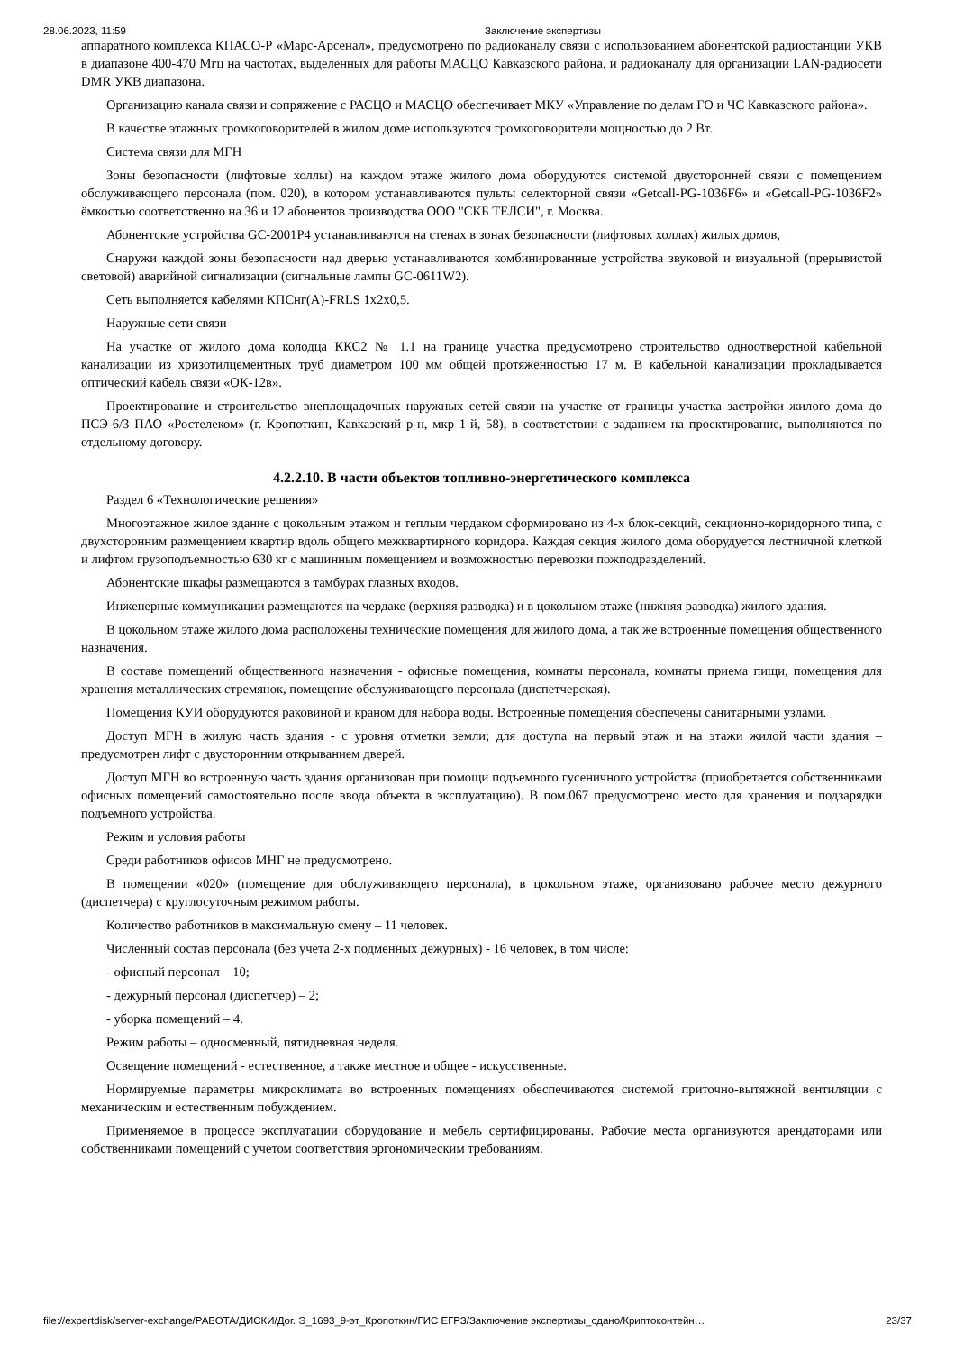28.06.2023, 11:59 Заключение экспертизы
аппаратного комплекса КПАСО-Р «Марс-Арсенал», предусмотрено по радиоканалу связи с использованием абонентской радиостанции УКВ в диапазоне 400-470 Мгц на частотах, выделенных для работы МАСЦО Кавказского района, и радиоканалу для организации LAN-радиосети DMR УКВ диапазона.
Организацию канала связи и сопряжение с РАСЦО и МАСЦО обеспечивает МКУ «Управление по делам ГО и ЧС Кавказского района».
В качестве этажных громкоговорителей в жилом доме используются громкоговорители мощностью до 2 Вт.
Система связи для МГН
Зоны безопасности (лифтовые холлы) на каждом этаже жилого дома оборудуются системой двусторонней связи с помещением обслуживающего персонала (пом. 020), в котором устанавливаются пульты селекторной связи «Getcall-PG-1036F6» и «Getcall-PG-1036F2» ёмкостью соответственно на 36 и 12 абонентов производства ООО "СКБ ТЕЛСИ", г. Москва.
Абонентские устройства GC-2001P4 устанавливаются на стенах в зонах безопасности (лифтовых холлах) жилых домов,
Снаружи каждой зоны безопасности над дверью устанавливаются комбинированные устройства звуковой и визуальной (прерывистой световой) аварийной сигнализации (сигнальные лампы GC-0611W2).
Сеть выполняется кабелями КПСнг(А)-FRLS 1х2х0,5.
Наружные сети связи
На участке от жилого дома колодца ККС2 № 1.1 на границе участка предусмотрено строительство одноотверстной кабельной канализации из хризотилцементных труб диаметром 100 мм общей протяжённостью 17 м. В кабельной канализации прокладывается оптический кабель связи «ОК-12в».
Проектирование и строительство внеплощадочных наружных сетей связи на участке от границы участка застройки жилого дома до ПСЭ-6/3 ПАО «Ростелеком» (г. Кропоткин, Кавказский р-н, мкр 1-й, 58), в соответствии с заданием на проектирование, выполняются по отдельному договору.
4.2.2.10. В части объектов топливно-энергетического комплекса
Раздел 6 «Технологические решения»
Многоэтажное жилое здание с цокольным этажом и теплым чердаком сформировано из 4-х блок-секций, секционно-коридорного типа, с двухсторонним размещением квартир вдоль общего межквартирного коридора. Каждая секция жилого дома оборудуется лестничной клеткой и лифтом грузоподъемностью 630 кг с машинным помещением и возможностью перевозки пожподразделений.
Абонентские шкафы размещаются в тамбурах главных входов.
Инженерные коммуникации размещаются на чердаке (верхняя разводка) и в цокольном этаже (нижняя разводка) жилого здания.
В цокольном этаже жилого дома расположены технические помещения для жилого дома, а так же встроенные помещения общественного назначения.
В составе помещений общественного назначения - офисные помещения, комнаты персонала, комнаты приема пищи, помещения для хранения металлических стремянок, помещение обслуживающего персонала (диспетчерская).
Помещения КУИ оборудуются раковиной и краном для набора воды. Встроенные помещения обеспечены санитарными узлами.
Доступ МГН в жилую часть здания - с уровня отметки земли; для доступа на первый этаж и на этажи жилой части здания – предусмотрен лифт с двусторонним открыванием дверей.
Доступ МГН во встроенную часть здания организован при помощи подъемного гусеничного устройства (приобретается собственниками офисных помещений самостоятельно после ввода объекта в эксплуатацию). В пом.067 предусмотрено место для хранения и подзарядки подъемного устройства.
Режим и условия работы
Среди работников офисов МНГ не предусмотрено.
В помещении «020» (помещение для обслуживающего персонала), в цокольном этаже, организовано рабочее место дежурного (диспетчера) с круглосуточным режимом работы.
Количество работников в максимальную смену – 11 человек.
Численный состав персонала (без учета 2-х подменных дежурных) - 16 человек, в том числе:
- офисный персонал – 10;
- дежурный персонал (диспетчер) – 2;
- уборка помещений – 4.
Режим работы – односменный, пятидневная неделя.
Освещение помещений - естественное, а также местное и общее - искусственные.
Нормируемые параметры микроклимата во встроенных помещениях обеспечиваются системой приточно-вытяжной вентиляции с механическим и естественным побуждением.
Применяемое в процессе эксплуатации оборудование и мебель сертифицированы. Рабочие места организуются арендаторами или собственниками помещений с учетом соответствия эргономическим требованиям.
file://expertdisk/server-exchange/РАБОТА/ДИСКИ/Дог. Э_1693_9-эт_Кропоткин/ГИС ЕГРЗ/Заключение экспертизы_сдано/Криптоконтейн… 23/37